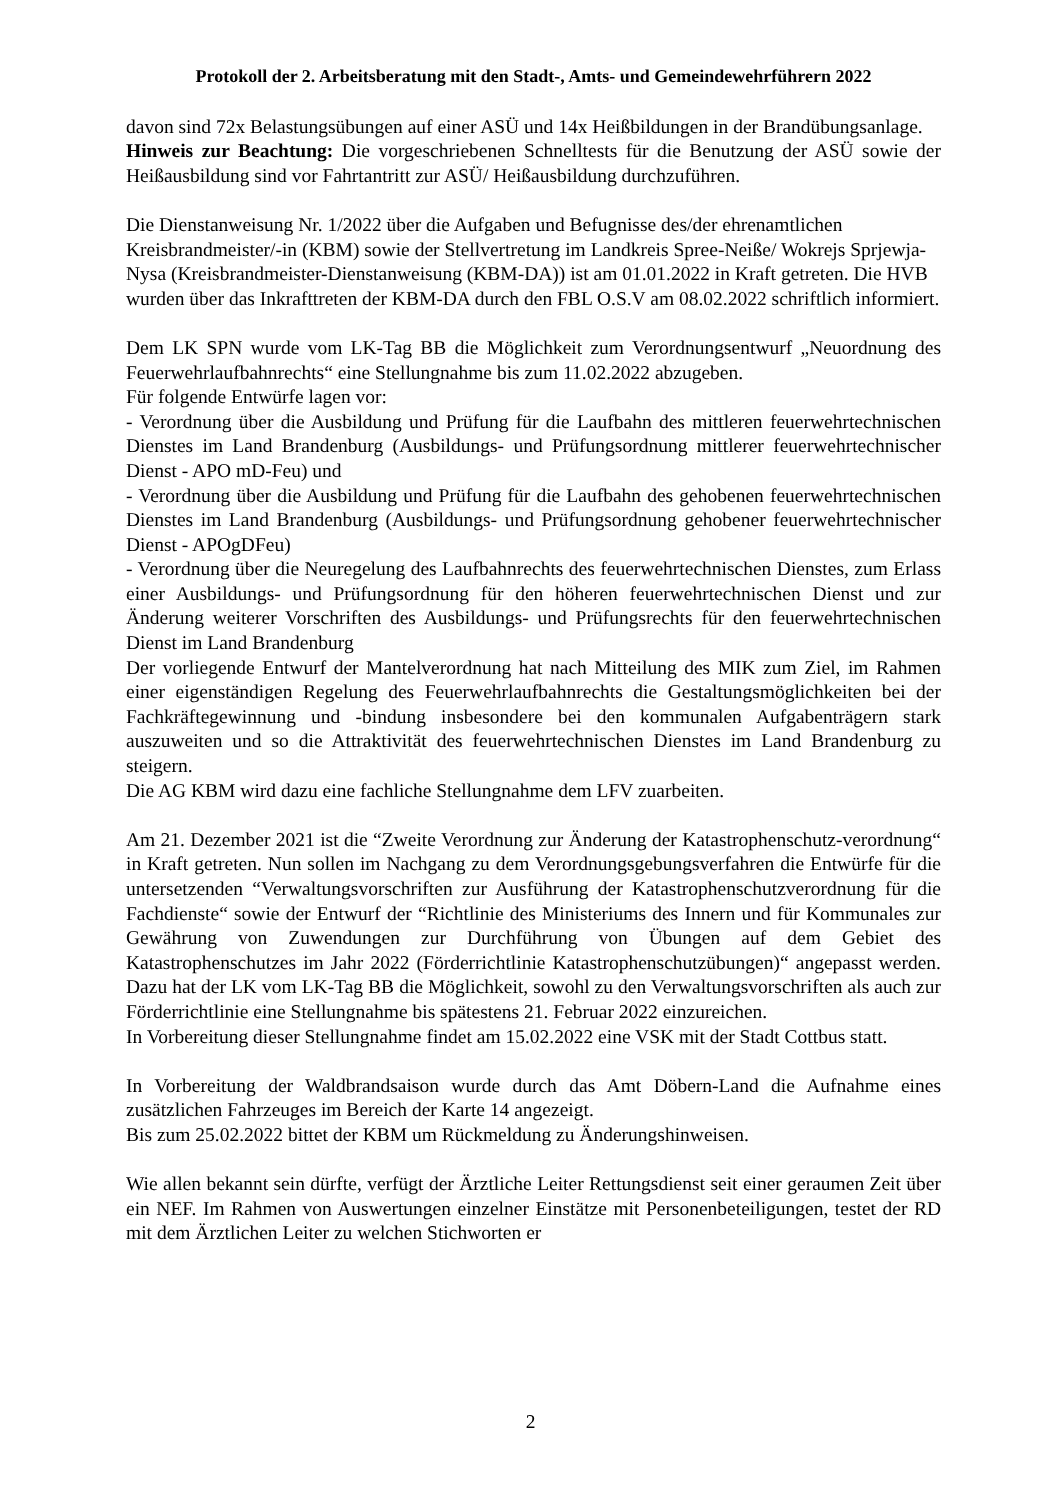Protokoll der 2. Arbeitsberatung mit den Stadt-, Amts- und Gemeindewehrführern 2022
davon sind 72x Belastungsübungen auf einer ASÜ und 14x Heißbildungen in der Brandübungsanlage.
Hinweis zur Beachtung: Die vorgeschriebenen Schnelltests für die Benutzung der ASÜ sowie der Heißausbildung sind vor Fahrtantritt zur ASÜ/ Heißausbildung durchzuführen.
Die Dienstanweisung Nr. 1/2022 über die Aufgaben und Befugnisse des/der ehrenamtlichen Kreisbrandmeister/-in (KBM) sowie der Stellvertretung im Landkreis Spree-Neiße/ Wokrejs Sprjewja-Nysa (Kreisbrandmeister-Dienstanweisung (KBM-DA)) ist am 01.01.2022 in Kraft getreten. Die HVB wurden über das Inkrafttreten der KBM-DA durch den FBL O.S.V am 08.02.2022 schriftlich informiert.
Dem LK SPN wurde vom LK-Tag BB die Möglichkeit zum Verordnungsentwurf „Neuordnung des Feuerwehrlaufbahnrechts“ eine Stellungnahme bis zum 11.02.2022 abzugeben.
Für folgende Entwürfe lagen vor:
- Verordnung über die Ausbildung und Prüfung für die Laufbahn des mittleren feuerwehrtechnischen Dienstes im Land Brandenburg (Ausbildungs- und Prüfungsordnung mittlerer feuerwehrtechnischer Dienst - APO mD-Feu) und
- Verordnung über die Ausbildung und Prüfung für die Laufbahn des gehobenen feuerwehrtechnischen Dienstes im Land Brandenburg (Ausbildungs- und Prüfungsordnung gehobener feuerwehrtechnischer Dienst - APOgDFeu)
- Verordnung über die Neuregelung des Laufbahnrechts des feuerwehrtechnischen Dienstes, zum Erlass einer Ausbildungs- und Prüfungsordnung für den höheren feuerwehrtechnischen Dienst und zur Änderung weiterer Vorschriften des Ausbildungs- und Prüfungsrechts für den feuerwehrtechnischen Dienst im Land Brandenburg
Der vorliegende Entwurf der Mantelverordnung hat nach Mitteilung des MIK zum Ziel, im Rahmen einer eigenständigen Regelung des Feuerwehrlaufbahnrechts die Gestaltungsmöglichkeiten bei der Fachkräftegewinnung und -bindung insbesondere bei den kommunalen Aufgabenträgern stark auszuweiten und so die Attraktivität des feuerwehrtechnischen Dienstes im Land Brandenburg zu steigern.
Die AG KBM wird dazu eine fachliche Stellungnahme dem LFV zuarbeiten.
Am 21. Dezember 2021 ist die “Zweite Verordnung zur Änderung der Katastrophenschutz-verordnung“ in Kraft getreten. Nun sollen im Nachgang zu dem Verordnungsgebungsverfahren die Entwürfe für die untersetzenden “Verwaltungsvorschriften zur Ausführung der Katastrophenschutzverordnung für die Fachdienste“ sowie der Entwurf der “Richtlinie des Ministeriums des Innern und für Kommunales zur Gewährung von Zuwendungen zur Durchführung von Übungen auf dem Gebiet des Katastrophenschutzes im Jahr 2022 (Förderrichtlinie Katastrophenschutzübungen)“ angepasst werden. Dazu hat der LK vom LK-Tag BB die Möglichkeit, sowohl zu den Verwaltungsvorschriften als auch zur Förderrichtlinie eine Stellungnahme bis spätestens 21. Februar 2022 einzureichen.
In Vorbereitung dieser Stellungnahme findet am 15.02.2022 eine VSK mit der Stadt Cottbus statt.
In Vorbereitung der Waldbrandsaison wurde durch das Amt Döbern-Land die Aufnahme eines zusätzlichen Fahrzeuges im Bereich der Karte 14 angezeigt.
Bis zum 25.02.2022 bittet der KBM um Rückmeldung zu Änderungshinweisen.
Wie allen bekannt sein dürfte, verfügt der Ärztliche Leiter Rettungsdienst seit einer geraumen Zeit über ein NEF. Im Rahmen von Auswertungen einzelner Einstätze mit Personenbeteiligungen, testet der RD mit dem Ärztlichen Leiter zu welchen Stichworten er
2